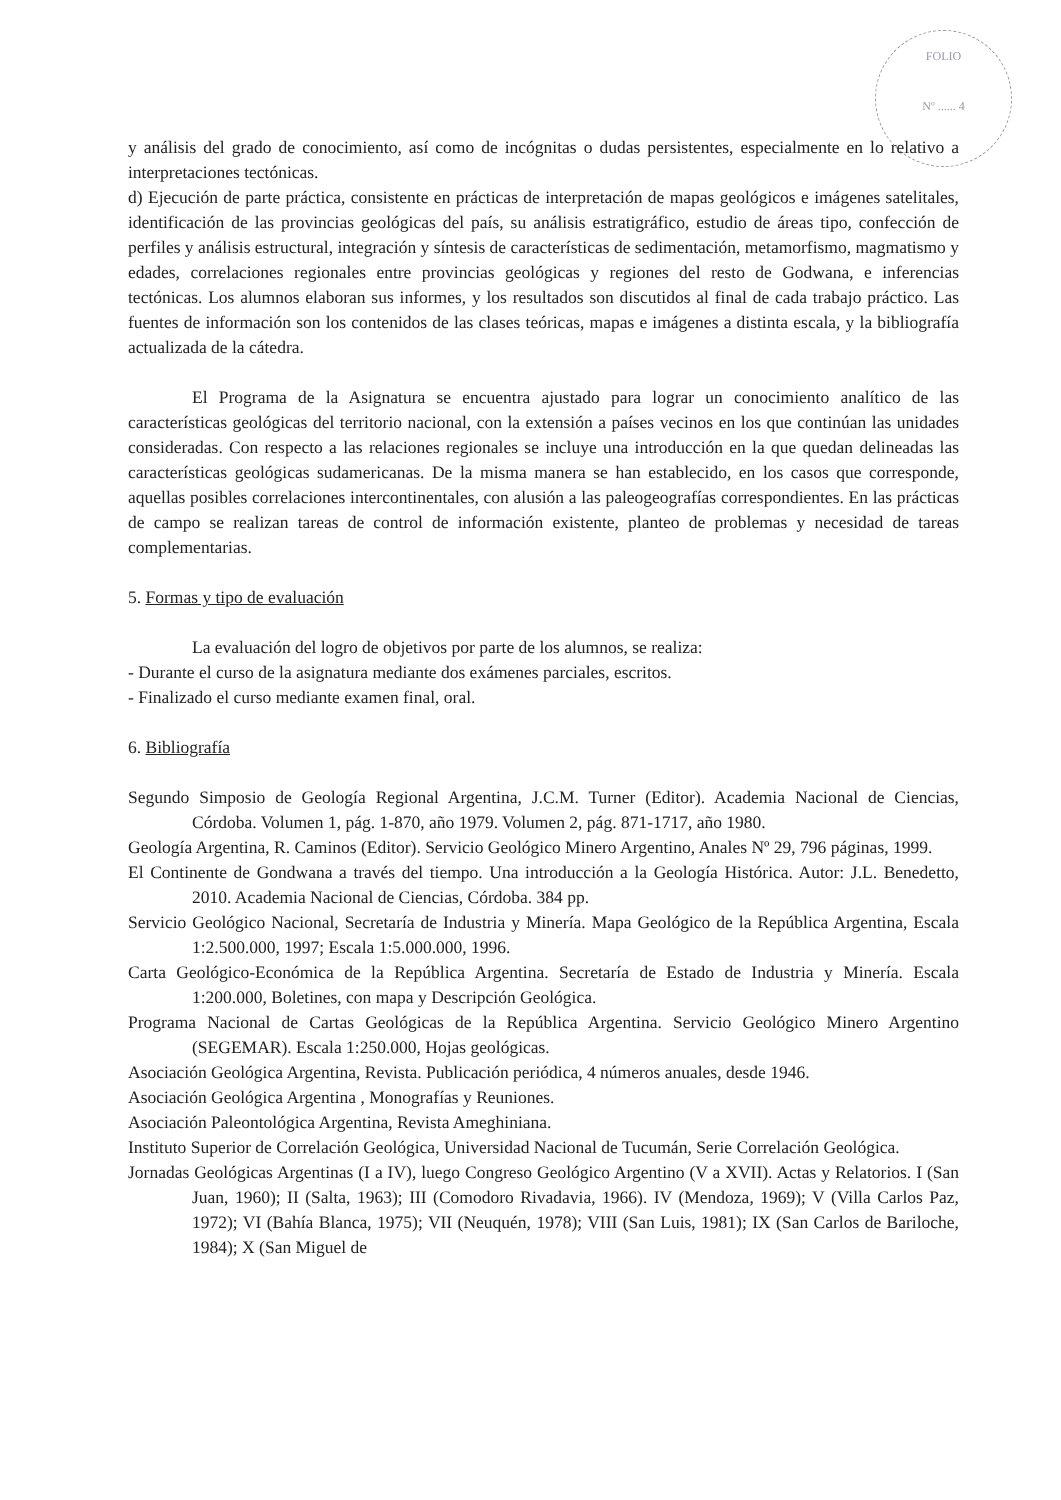FOLIO
Nº ...... 4
y análisis del grado de conocimiento, así como de incógnitas o dudas persistentes, especialmente en lo relativo a interpretaciones tectónicas.
d) Ejecución de parte práctica, consistente en prácticas de interpretación de mapas geológicos e imágenes satelitales, identificación de las provincias geológicas del país, su análisis estratigráfico, estudio de áreas tipo, confección de perfiles y análisis estructural, integración y síntesis de características de sedimentación, metamorfismo, magmatismo y edades, correlaciones regionales entre provincias geológicas y regiones del resto de Godwana, e inferencias tectónicas. Los alumnos elaboran sus informes, y los resultados son discutidos al final de cada trabajo práctico. Las fuentes de información son los contenidos de las clases teóricas, mapas e imágenes a distinta escala, y la bibliografía actualizada de la cátedra.
El Programa de la Asignatura se encuentra ajustado para lograr un conocimiento analítico de las características geológicas del territorio nacional, con la extensión a países vecinos en los que continúan las unidades consideradas. Con respecto a las relaciones regionales se incluye una introducción en la que quedan delineadas las características geológicas sudamericanas. De la misma manera se han establecido, en los casos que corresponde, aquellas posibles correlaciones intercontinentales, con alusión a las paleogeografías correspondientes. En las prácticas de campo se realizan tareas de control de información existente, planteo de problemas y necesidad de tareas complementarias.
5. Formas y tipo de evaluación
La evaluación del logro de objetivos por parte de los alumnos, se realiza:
- Durante el curso de la asignatura mediante dos exámenes parciales, escritos.
- Finalizado el curso mediante examen final, oral.
6. Bibliografía
Segundo Simposio de Geología Regional Argentina, J.C.M. Turner (Editor). Academia Nacional de Ciencias, Córdoba. Volumen 1, pág. 1-870, año 1979. Volumen 2, pág. 871-1717, año 1980.
Geología Argentina, R. Caminos (Editor). Servicio Geológico Minero Argentino, Anales Nº 29, 796 páginas, 1999.
El Continente de Gondwana a través del tiempo. Una introducción a la Geología Histórica. Autor: J.L. Benedetto, 2010. Academia Nacional de Ciencias, Córdoba. 384 pp.
Servicio Geológico Nacional, Secretaría de Industria y Minería. Mapa Geológico de la República Argentina, Escala 1:2.500.000, 1997; Escala 1:5.000.000, 1996.
Carta Geológico-Económica de la República Argentina. Secretaría de Estado de Industria y Minería. Escala 1:200.000, Boletines, con mapa y Descripción Geológica.
Programa Nacional de Cartas Geológicas de la República Argentina. Servicio Geológico Minero Argentino (SEGEMAR). Escala 1:250.000, Hojas geológicas.
Asociación Geológica Argentina, Revista. Publicación periódica, 4 números anuales, desde 1946.
Asociación Geológica Argentina , Monografías y Reuniones.
Asociación Paleontológica Argentina, Revista Ameghiniana.
Instituto Superior de Correlación Geológica, Universidad Nacional de Tucumán, Serie Correlación Geológica.
Jornadas Geológicas Argentinas (I a IV), luego Congreso Geológico Argentino (V a XVII). Actas y Relatorios. I (San Juan, 1960); II (Salta, 1963); III (Comodoro Rivadavia, 1966). IV (Mendoza, 1969); V (Villa Carlos Paz, 1972); VI (Bahía Blanca, 1975); VII (Neuquén, 1978); VIII (San Luis, 1981); IX (San Carlos de Bariloche, 1984); X (San Miguel de